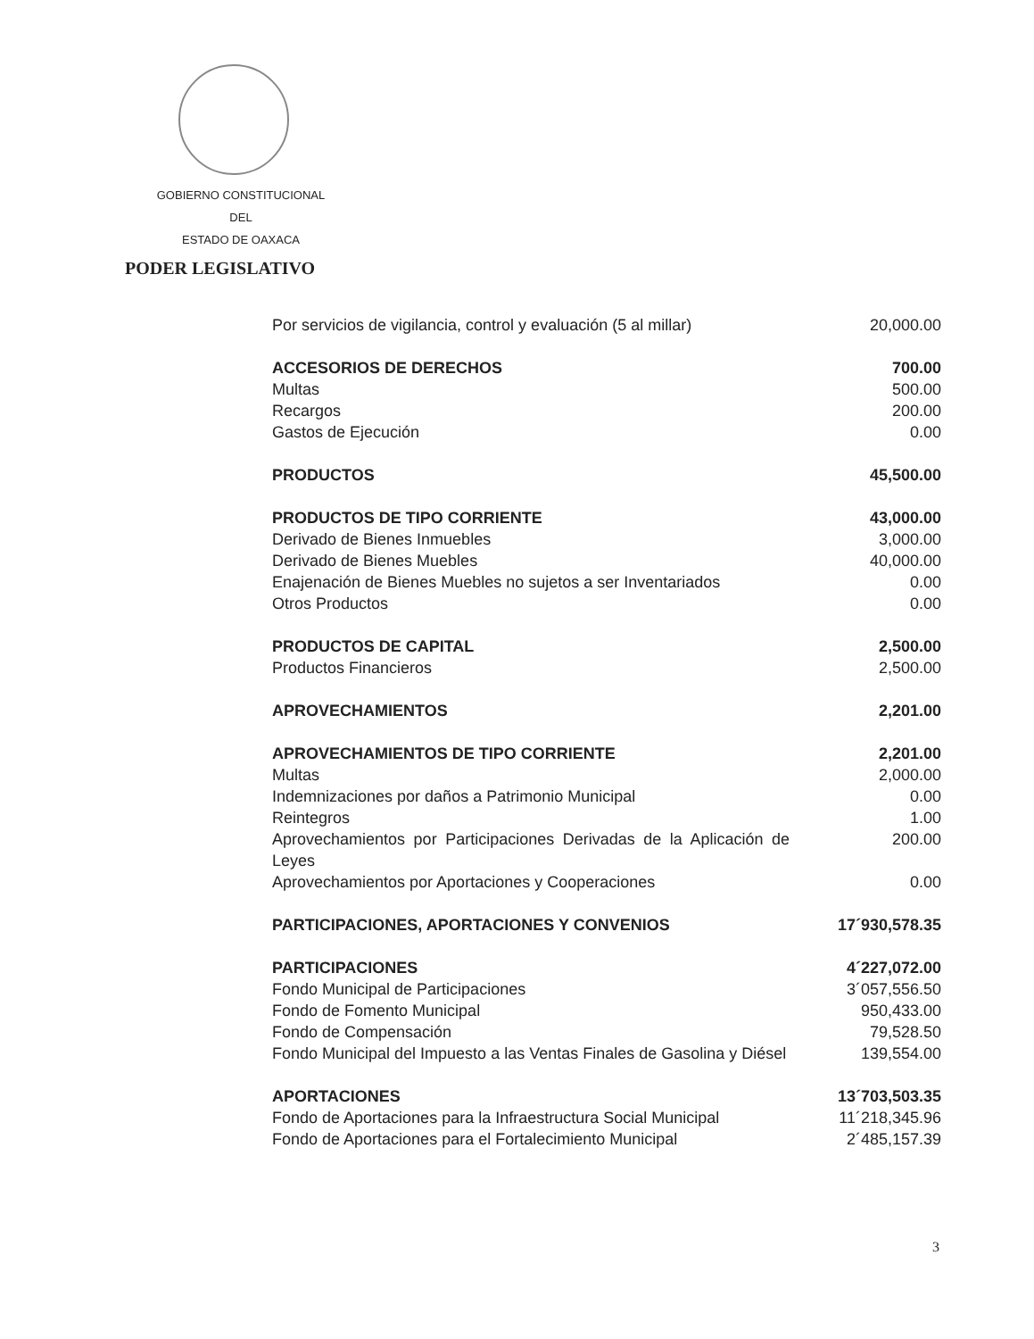GOBIERNO CONSTITUCIONAL
DEL
ESTADO DE OAXACA
PODER LEGISLATIVO
| Por servicios de vigilancia, control y evaluación (5 al millar) | 20,000.00 |
| ACCESORIOS DE DERECHOS | 700.00 |
| Multas | 500.00 |
| Recargos | 200.00 |
| Gastos de Ejecución | 0.00 |
| PRODUCTOS | 45,500.00 |
| PRODUCTOS DE TIPO CORRIENTE | 43,000.00 |
| Derivado de Bienes Inmuebles | 3,000.00 |
| Derivado de Bienes Muebles | 40,000.00 |
| Enajenación de Bienes Muebles no sujetos a ser Inventariados | 0.00 |
| Otros Productos | 0.00 |
| PRODUCTOS DE CAPITAL | 2,500.00 |
| Productos Financieros | 2,500.00 |
| APROVECHAMIENTOS | 2,201.00 |
| APROVECHAMIENTOS DE TIPO CORRIENTE | 2,201.00 |
| Multas | 2,000.00 |
| Indemnizaciones por daños a Patrimonio Municipal | 0.00 |
| Reintegros | 1.00 |
| Aprovechamientos por Participaciones Derivadas de la Aplicación de Leyes | 200.00 |
| Aprovechamientos por Aportaciones y Cooperaciones | 0.00 |
| PARTICIPACIONES, APORTACIONES Y CONVENIOS | 17´930,578.35 |
| PARTICIPACIONES | 4´227,072.00 |
| Fondo Municipal de Participaciones | 3´057,556.50 |
| Fondo de Fomento Municipal | 950,433.00 |
| Fondo de Compensación | 79,528.50 |
| Fondo Municipal del Impuesto a las Ventas Finales de Gasolina y Diésel | 139,554.00 |
| APORTACIONES | 13´703,503.35 |
| Fondo de Aportaciones para la Infraestructura Social Municipal | 11´218,345.96 |
| Fondo de Aportaciones para el Fortalecimiento Municipal | 2´485,157.39 |
3